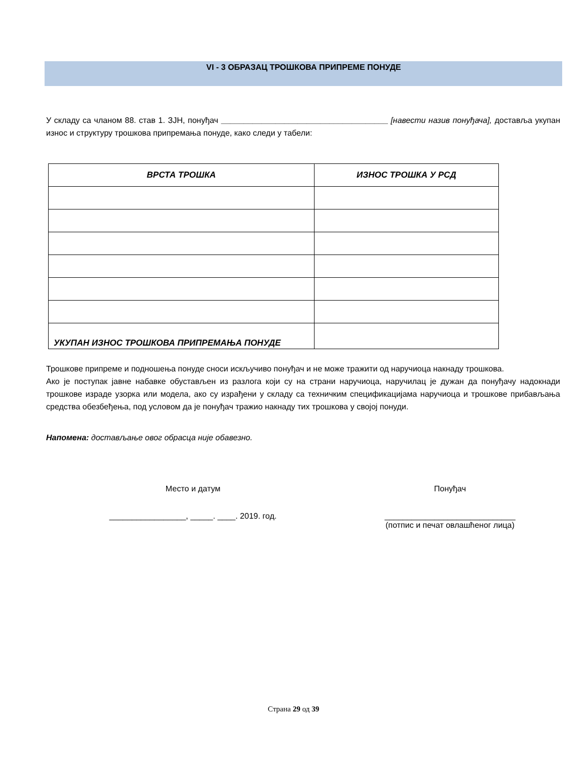VI - 3 ОБРАЗАЦ ТРОШКОВА ПРИПРЕМЕ ПОНУДЕ
У складу са чланом 88. став 1. ЗЈН, понуђач _____________________________________ [навести назив понуђача], доставља укупан износ и структуру трошкова припремања понуде, како следи у табели:
| ВРСТА ТРОШКА | ИЗНОС ТРОШКА У РСД |
| --- | --- |
| УКУПАН ИЗНОС ТРОШКОВА ПРИПРЕМАЊА ПОНУДЕ | |
Трошкове припреме и подношења понуде сноси искључиво понуђач и не може тражити од наручиоца накнаду трошкова.
Ако је поступак јавне набавке обустављен из разлога који су на страни наручиоца, наручилац је дужан да понуђачу надокнади трошкове израде узорка или модела, ако су израђени у складу са техничким спецификацијама наручиоца и трошкове прибављања средства обезбеђења, под условом да је понуђач тражио накнаду тих трошкова у својој понуди.
Напомена: достављање овог обрасца није обавезно.
Место и датум
_________________, _____. ____. 2019. год.
Понуђач
_____________________________
(потпис и печат овлашћеног лица)
Страна 29 од 39